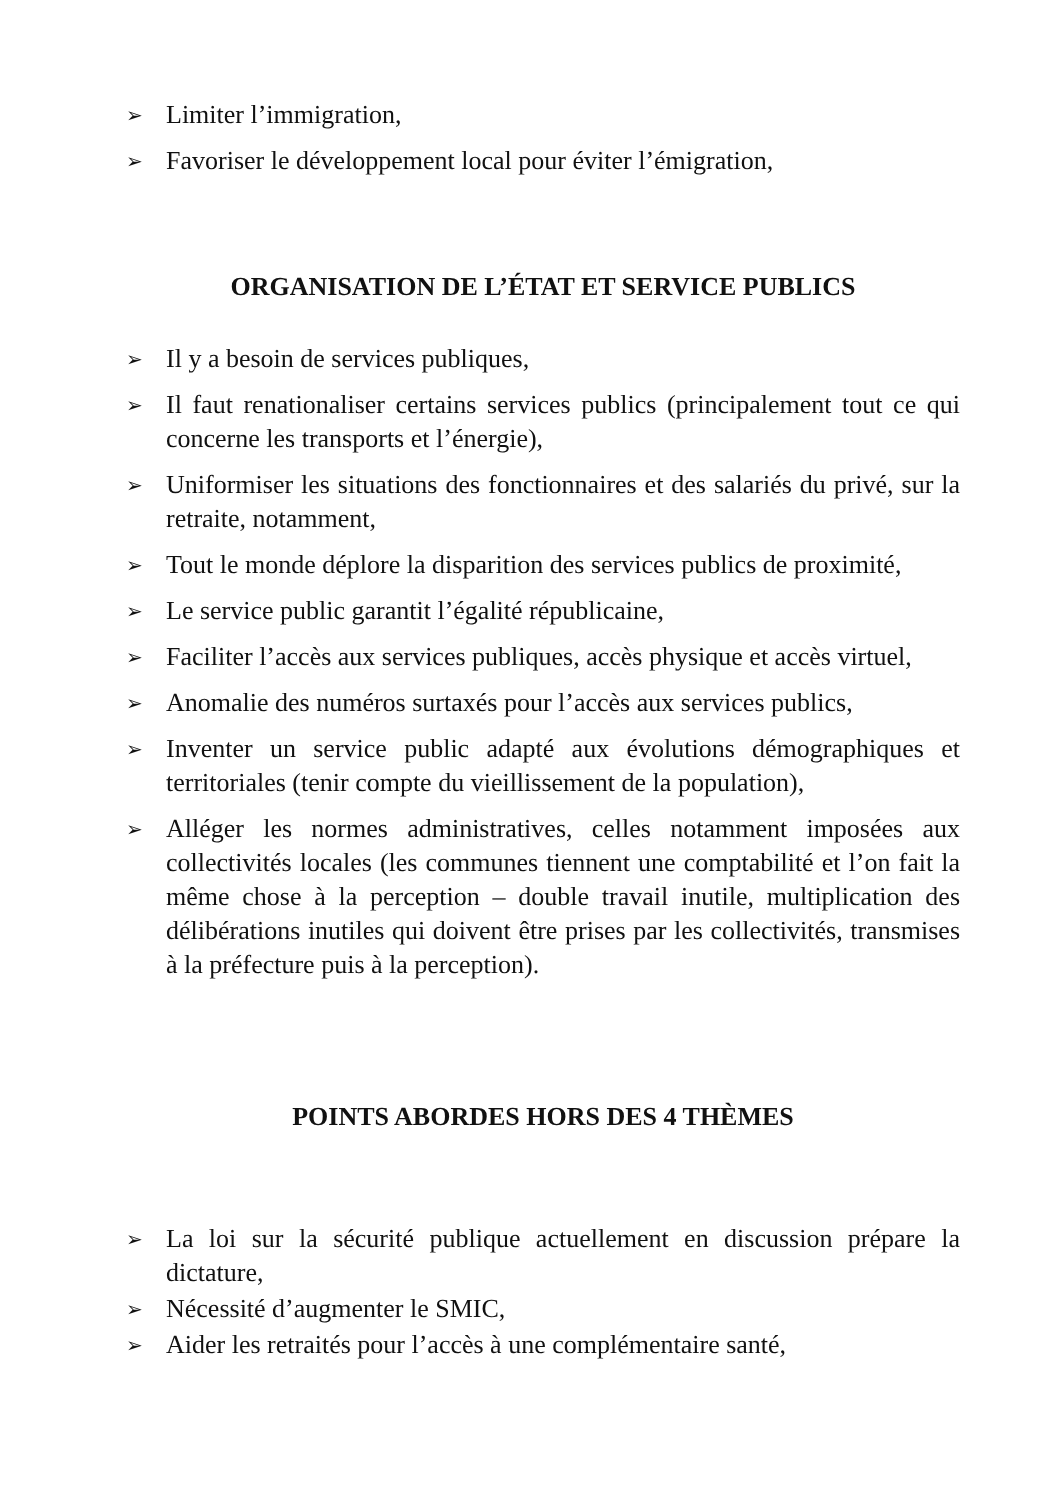➢ Limiter l’immigration,
➢ Favoriser le développement local pour éviter l’émigration,
ORGANISATION DE L’ÉTAT ET SERVICE PUBLICS
➢ Il y a besoin de services publiques,
➢ Il faut renationaliser certains services publics (principalement tout ce qui concerne les transports et l’énergie),
➢ Uniformiser les situations des fonctionnaires et des salariés du privé, sur la retraite, notamment,
➢ Tout le monde déplore la disparition des services publics de proximité,
➢ Le service public garantit l’égalité républicaine,
➢ Faciliter l’accès aux services publiques, accès physique et accès virtuel,
➢ Anomalie des numéros surtaxés pour l’accès aux services publics,
➢ Inventer un service public adapté aux évolutions démographiques et territoriales (tenir compte du vieillissement de la population),
➢ Alléger les normes administratives, celles notamment imposées aux collectivités locales (les communes tiennent une comptabilité et l’on fait la même chose à la perception – double travail inutile, multiplication des délibérations inutiles qui doivent être prises par les collectivités, transmises à la préfecture puis à la perception).
POINTS ABORDES HORS DES 4 THÈMES
➢ La loi sur la sécurité publique actuellement en discussion prépare la dictature,
➢ Nécessité d’augmenter le SMIC,
➢ Aider les retraités pour l’accès à une complémentaire santé,